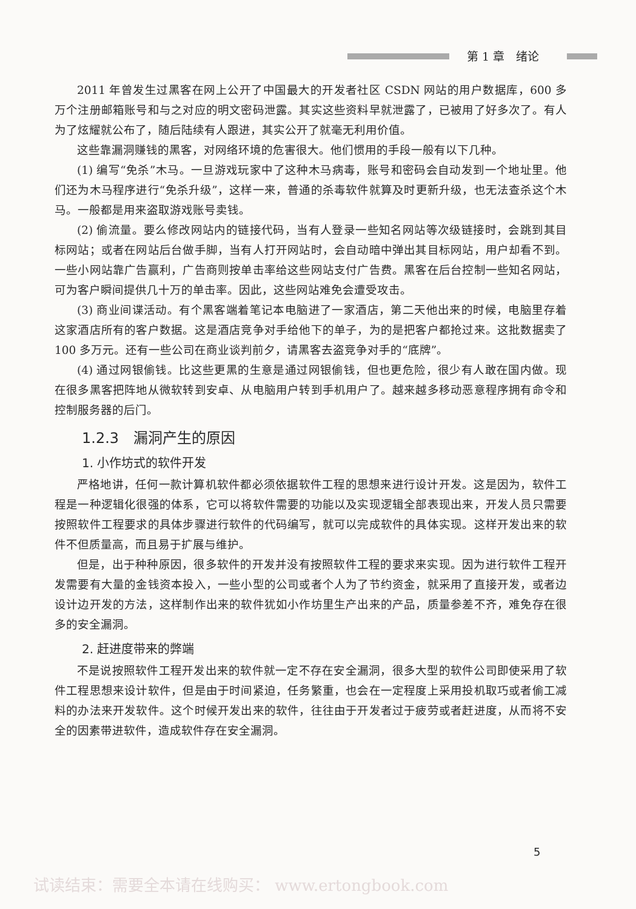第 1 章　绪论
2011 年曾发生过黑客在网上公开了中国最大的开发者社区 CSDN 网站的用户数据库，600 多万个注册邮箱账号和与之对应的明文密码泄露。其实这些资料早就泄露了，已被用了好多次了。有人为了炫耀就公布了，随后陆续有人跟进，其实公开了就毫无利用价值。
这些靠漏洞赚钱的黑客，对网络环境的危害很大。他们惯用的手段一般有以下几种。
(1) 编写“免杀”木马。一旦游戏玩家中了这种木马病毒，账号和密码会自动发到一个地址里。他们还为木马程序进行“免杀升级”，这样一来，普通的杀毒软件就算及时更新升级，也无法查杀这个木马。一般都是用来盗取游戏账号卖钱。
(2) 偷流量。要么修改网站内的链接代码，当有人登录一些知名网站等次级链接时，会跳到其目标网站；或者在网站后台做手脚，当有人打开网站时，会自动暗中弹出其目标网站，用户却看不到。一些小网站靠广告赢利，广告商则按单击率给这些网站支付广告费。黑客在后台控制一些知名网站，可为客户瞬间提供几十万的单击率。因此，这些网站难免会遭受攻击。
(3) 商业间谍活动。有个黑客端着笔记本电脑进了一家酒店，第二天他出来的时候，电脑里存着这家酒店所有的客户数据。这是酒店竞争对手给他下的单子，为的是把客户都抢过来。这批数据卖了 100 多万元。还有一些公司在商业谈判前夕，请黑客去盗竞争对手的“底牌”。
(4) 通过网银偷钱。比这些更黑的生意是通过网银偷钱，但也更危险，很少有人敢在国内做。现在很多黑客把阵地从微软转到安卓、从电脑用户转到手机用户了。越来越多移动恶意程序拥有命令和控制服务器的后门。
1.2.3　漏洞产生的原因
1. 小作坊式的软件开发
严格地讲，任何一款计算机软件都必须依据软件工程的思想来进行设计开发。这是因为，软件工程是一种逻辑化很强的体系，它可以将软件需要的功能以及实现逻辑全部表现出来，开发人员只需要按照软件工程要求的具体步骤进行软件的代码编写，就可以完成软件的具体实现。这样开发出来的软件不但质量高，而且易于扩展与维护。
但是，出于种种原因，很多软件的开发并没有按照软件工程的要求来实现。因为进行软件工程开发需要有大量的金钱资本投入，一些小型的公司或者个人为了节约资金，就采用了直接开发，或者边设计边开发的方法，这样制作出来的软件犹如小作坊里生产出来的产品，质量参差不齐，难免存在很多的安全漏洞。
2. 赶进度带来的弊端
不是说按照软件工程开发出来的软件就一定不存在安全漏洞，很多大型的软件公司即使采用了软件工程思想来设计软件，但是由于时间紧迫，任务繁重，也会在一定程度上采用投机取巧或者偷工减料的办法来开发软件。这个时候开发出来的软件，往往由于开发者过于疲劳或者赶进度，从而将不安全的因素带进软件，造成软件存在安全漏洞。
5
试读结束：需要全本请在线购买： www.ertongbook.com